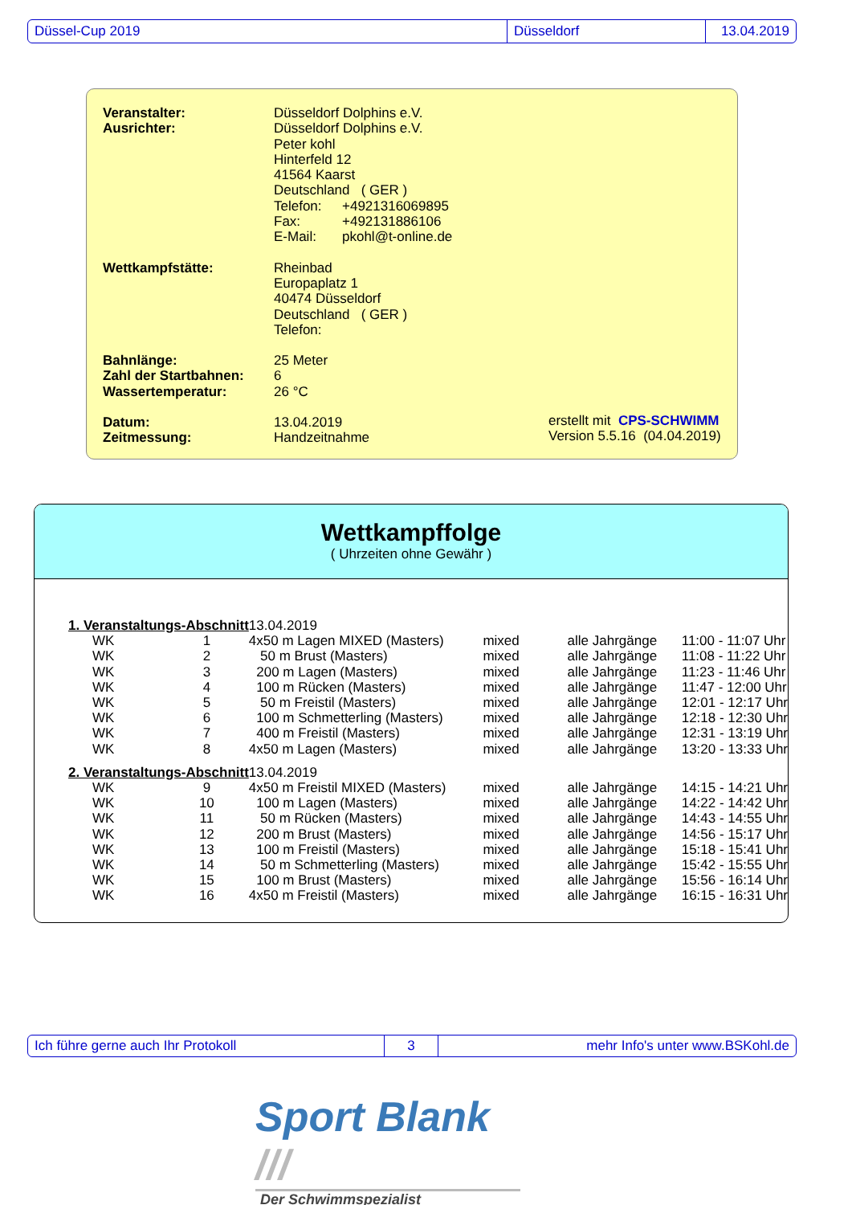| Düssel-Cup 2019 | Düsseldorf | 13.04.2019 |
| Veranstalter: | Düsseldorf Dolphins e.V. | |
| Ausrichter: | Düsseldorf Dolphins e.V. | |
| | Peter kohl | |
| | Hinterfeld 12 | |
| | 41564 Kaarst | |
| | Deutschland ( GER ) | |
| | Telefon: | +4921316069895 |
| | Fax: | +492131886106 |
| | E-Mail: | pkohl@t-online.de |
| Wettkampfstätte: | Rheinbad | |
| | Europaplatz 1 | |
| | 40474 Düsseldorf | |
| | Deutschland ( GER ) | |
| | Telefon: | |
| Bahnlänge: | 25 Meter | |
| Zahl der Startbahnen: | 6 | |
| Wassertemperatur: | 26 °C | |
| Datum: | 13.04.2019 | |
| Zeitmessung: | Handzeitnahme | |
erstellt mit CPS-SCHWIMM
Version 5.5.16 (04.04.2019)
Wettkampffolge
( Uhrzeiten ohne Gewähr )
| 1. Veranstaltungs-Abschnitt | | | 13.04.2019 | | | |
| | WK | 1 | 4x50 m Lagen MIXED (Masters) | mixed | alle Jahrgänge | 11:00 - 11:07 Uhr |
| | WK | 2 | 50 m Brust (Masters) | mixed | alle Jahrgänge | 11:08 - 11:22 Uhr |
| | WK | 3 | 200 m Lagen (Masters) | mixed | alle Jahrgänge | 11:23 - 11:46 Uhr |
| | WK | 4 | 100 m Rücken (Masters) | mixed | alle Jahrgänge | 11:47 - 12:00 Uhr |
| | WK | 5 | 50 m Freistil (Masters) | mixed | alle Jahrgänge | 12:01 - 12:17 Uhr |
| | WK | 6 | 100 m Schmetterling (Masters) | mixed | alle Jahrgänge | 12:18 - 12:30 Uhr |
| | WK | 7 | 400 m Freistil (Masters) | mixed | alle Jahrgänge | 12:31 - 13:19 Uhr |
| | WK | 8 | 4x50 m Lagen (Masters) | mixed | alle Jahrgänge | 13:20 - 13:33 Uhr |
| 2. Veranstaltungs-Abschnitt | | | 13.04.2019 | | | |
| | WK | 9 | 4x50 m Freistil MIXED (Masters) | mixed | alle Jahrgänge | 14:15 - 14:21 Uhr |
| | WK | 10 | 100 m Lagen (Masters) | mixed | alle Jahrgänge | 14:22 - 14:42 Uhr |
| | WK | 11 | 50 m Rücken (Masters) | mixed | alle Jahrgänge | 14:43 - 14:55 Uhr |
| | WK | 12 | 200 m Brust (Masters) | mixed | alle Jahrgänge | 14:56 - 15:17 Uhr |
| | WK | 13 | 100 m Freistil (Masters) | mixed | alle Jahrgänge | 15:18 - 15:41 Uhr |
| | WK | 14 | 50 m Schmetterling (Masters) | mixed | alle Jahrgänge | 15:42 - 15:55 Uhr |
| | WK | 15 | 100 m Brust (Masters) | mixed | alle Jahrgänge | 15:56 - 16:14 Uhr |
| | WK | 16 | 4x50 m Freistil (Masters) | mixed | alle Jahrgänge | 16:15 - 16:31 Uhr |
| Ich führe gerne auch Ihr Protokoll | 3 | mehr Info's unter www.BSKohl.de |
Sport Blank ///
Der Schwimmspezialist